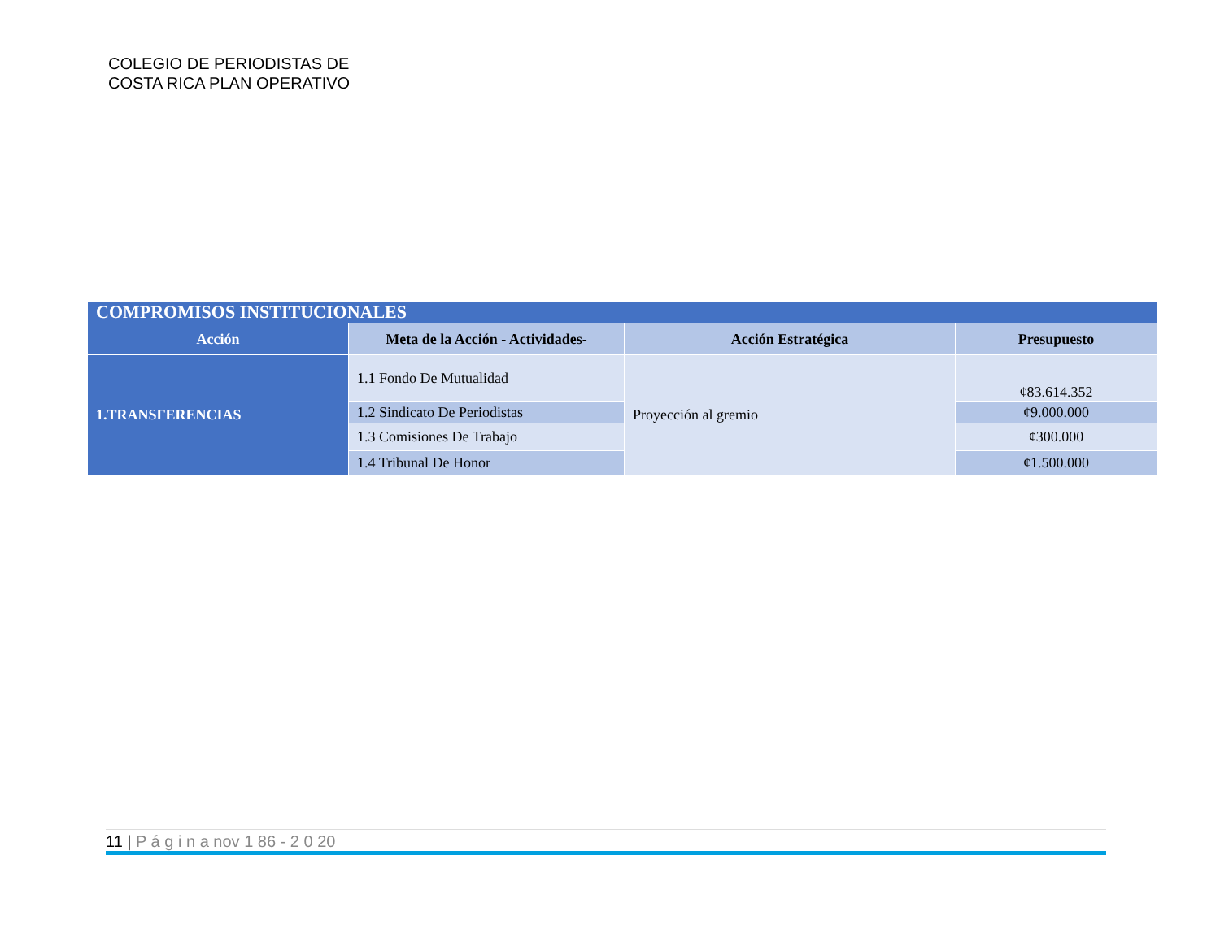COLEGIO DE PERIODISTAS DE
COSTA RICA PLAN OPERATIVO
| COMPROMISOS INSTITUCIONALES | | | |
| --- | --- | --- | --- |
| Acción | Meta de la Acción - Actividades- | Acción Estratégica | Presupuesto |
| 1.TRANSFERENCIAS | 1.1 Fondo De Mutualidad | Proyección al gremio | ¢83.614.352 |
| | 1.2 Sindicato De Periodistas | | ¢9.000.000 |
| | 1.3 Comisiones De Trabajo | | ¢300.000 |
| | 1.4 Tribunal De Honor | | ¢1.500.000 |
11 | P á g i n a nov 1 86 - 2 0 20